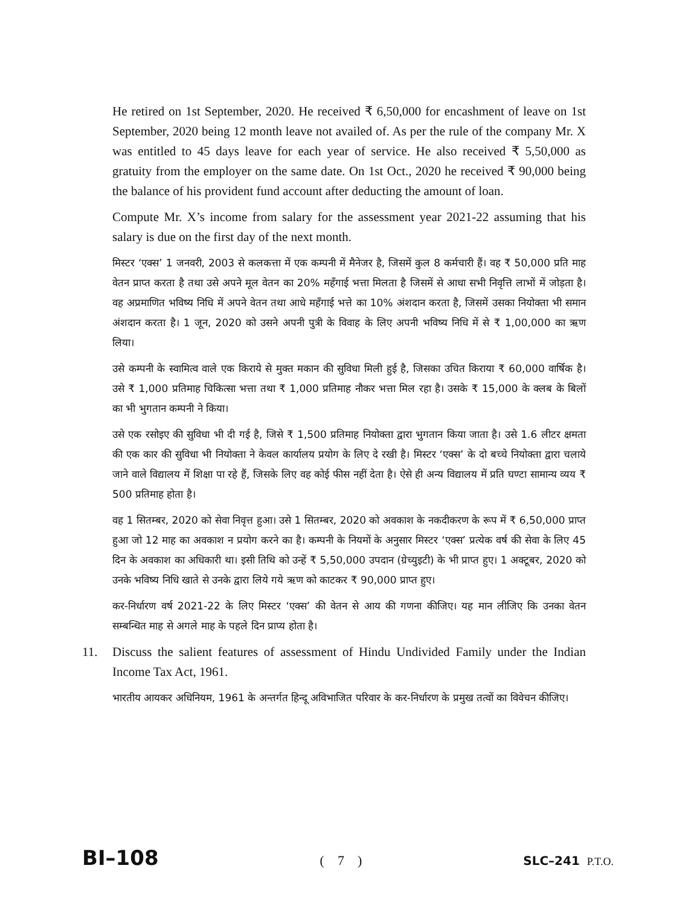He retired on 1st September, 2020. He received ₹ 6,50,000 for encashment of leave on 1st September, 2020 being 12 month leave not availed of. As per the rule of the company Mr. X was entitled to 45 days leave for each year of service. He also received ₹ 5,50,000 as gratuity from the employer on the same date. On 1st Oct., 2020 he received ₹ 90,000 being the balance of his provident fund account after deducting the amount of loan.
Compute Mr. X’s income from salary for the assessment year 2021-22 assuming that his salary is due on the first day of the next month.
मिस्टर ‘एक्स’ 1 जनवरी, 2003 से कलकत्ता में एक कम्पनी में मैनेजर है, जिसमें कुल 8 कर्मचारी हैं। वह ₹ 50,000 प्रति माह वेतन प्राप्त करता है तथा उसे अपने मूल वेतन का 20% महँगाई भत्ता मिलता है जिसमें से आधा सभी निवृत्ति लाभों में जोड़ता है। वह अप्रमाणित भविष्य निधि में अपने वेतन तथा आधे महँगाई भत्ते का 10% अंशदान करता है, जिसमें उसका नियोक्ता भी समान अंशदान करता है। 1 जून, 2020 को उसने अपनी पुत्री के विवाह के लिए अपनी भविष्य निधि में से ₹ 1,00,000 का ऋण लिया।
उसे कम्पनी के स्वामित्व वाले एक किराये से मुक्त मकान की सुविधा मिली हुई है, जिसका उचित किराया ₹ 60,000 वार्षिक है। उसे ₹ 1,000 प्रतिमाह चिकित्सा भत्ता तथा ₹ 1,000 प्रतिमाह नौकर भत्ता मिल रहा है। उसके ₹ 15,000 के क्लब के बिलों का भी भुगतान कम्पनी ने किया।
उसे एक रसोइए की सुविधा भी दी गई है, जिसे ₹ 1,500 प्रतिमाह नियोक्ता द्वारा भुगतान किया जाता है। उसे 1.6 लीटर क्षमता की एक कार की सुविधा भी नियोक्ता ने केवल कार्यालय प्रयोग के लिए दे रखी है। मिस्टर ‘एक्स’ के दो बच्चे नियोक्ता द्वारा चलाये जाने वाले विद्यालय में शिक्षा पा रहे हैं, जिसके लिए वह कोई फीस नहीं देता है। ऐसे ही अन्य विद्यालय में प्रति घण्टा सामान्य व्यय ₹ 500 प्रतिमाह होता है।
वह 1 सितम्बर, 2020 को सेवा निवृत्त हुआ। उसे 1 सितम्बर, 2020 को अवकाश के नकदीकरण के रूप में ₹ 6,50,000 प्राप्त हुआ जो 12 माह का अवकाश न प्रयोग करने का है। कम्पनी के नियमों के अनुसार मिस्टर ‘एक्स’ प्रत्येक वर्ष की सेवा के लिए 45 दिन के अवकाश का अधिकारी था। इसी तिथि को उन्हें ₹ 5,50,000 उपदान (ग्रेच्युइटी) के भी प्राप्त हुए। 1 अक्टूबर, 2020 को उनके भविष्य निधि खाते से उनके द्वारा लिये गये ऋण को काटकर ₹ 90,000 प्राप्त हुए।
कर-निर्धारण वर्ष 2021-22 के लिए मिस्टर ‘एक्स’ की वेतन से आय की गणना कीजिए। यह मान लीजिए कि उनका वेतन सम्बन्धित माह से अगले माह के पहले दिन प्राप्य होता है।
11. Discuss the salient features of assessment of Hindu Undivided Family under the Indian Income Tax Act, 1961.
भारतीय आयकर अधिनियम, 1961 के अन्तर्गत हिन्दू अविभाजित परिवार के कर-निर्धारण के प्रमुख तत्वों का विवेचन कीजिए।
BI–108 ( 7 ) SLC–241 P.T.O.